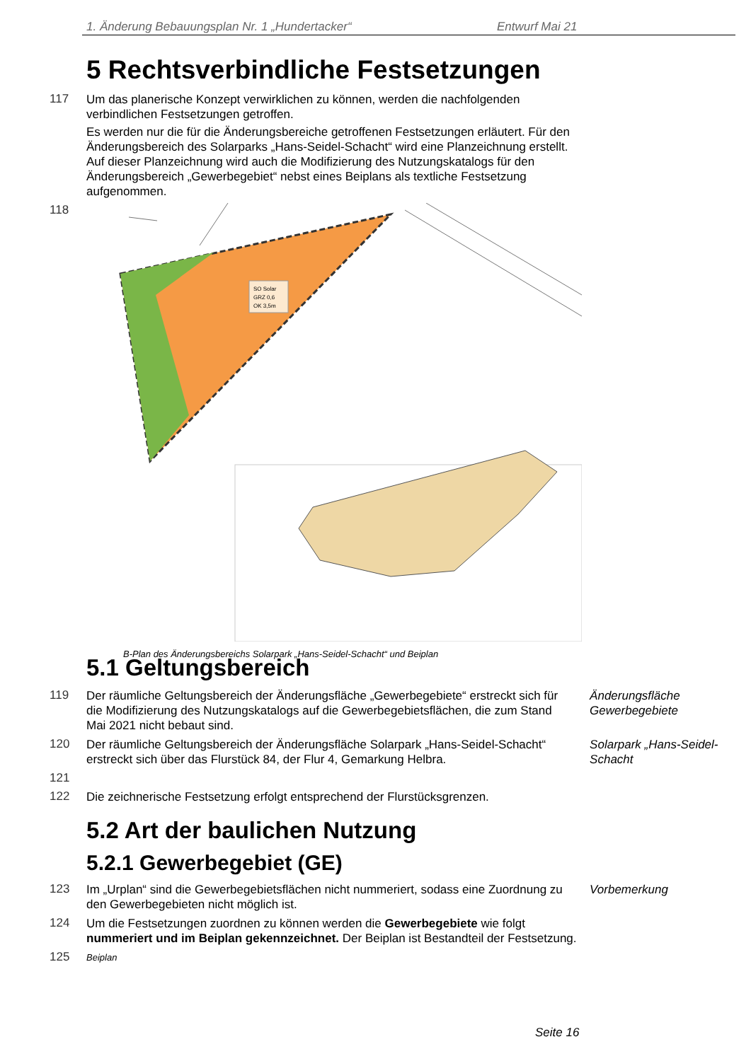1. Änderung Bebauungsplan Nr. 1 „Hundertacker“Entwurf Mai 21
5 Rechtsverbindliche Festsetzungen
117
Um das planerische Konzept verwirklichen zu können, werden die nachfolgenden verbindlichen Festsetzungen getroffen.
Es werden nur die für die Änderungsbereiche getroffenen Festsetzungen erläutert. Für den Änderungsbereich des Solarparks „Hans-Seidel-Schacht“ wird eine Planzeichnung erstellt. Auf dieser Planzeichnung wird auch die Modifizierung des Nutzungskatalogs für den Änderungsbereich „Gewerbegebiet“ nebst eines Beiplans als textliche Festsetzung aufgenommen.
118
SO Solar
GRZ 0,6
OK 3,5m
B-Plan des Änderungsbereichs Solarpark „Hans-Seidel-Schacht“ und Beiplan
5.1 Geltungsbereich
119
Der räumliche Geltungsbereich der Änderungsfläche „Gewerbegebiete“ erstreckt sich für die Modifizierung des Nutzungskatalogs auf die Gewerbegebietsflächen, die zum Stand Mai 2021 nicht bebaut sind.
Änderungsfläche Gewerbegebiete
120
Der räumliche Geltungsbereich der Änderungsfläche Solarpark „Hans-Seidel-Schacht“ erstreckt sich über das Flurstück 84, der Flur 4, Gemarkung Helbra.
Solarpark „Hans-Seidel-Schacht
121
122
Die zeichnerische Festsetzung erfolgt entsprechend der Flurstücksgrenzen.
5.2 Art der baulichen Nutzung
5.2.1 Gewerbegebiet (GE)
123
Im „Urplan“ sind die Gewerbegebietsflächen nicht nummeriert, sodass eine Zuordnung zu den Gewerbegebieten nicht möglich ist.
Vorbemerkung
124
Um die Festsetzungen zuordnen zu können werden die Gewerbegebiete wie folgt nummeriert und im Beiplan gekennzeichnet. Der Beiplan ist Bestandteil der Festsetzung.
125
Beiplan
Seite 16